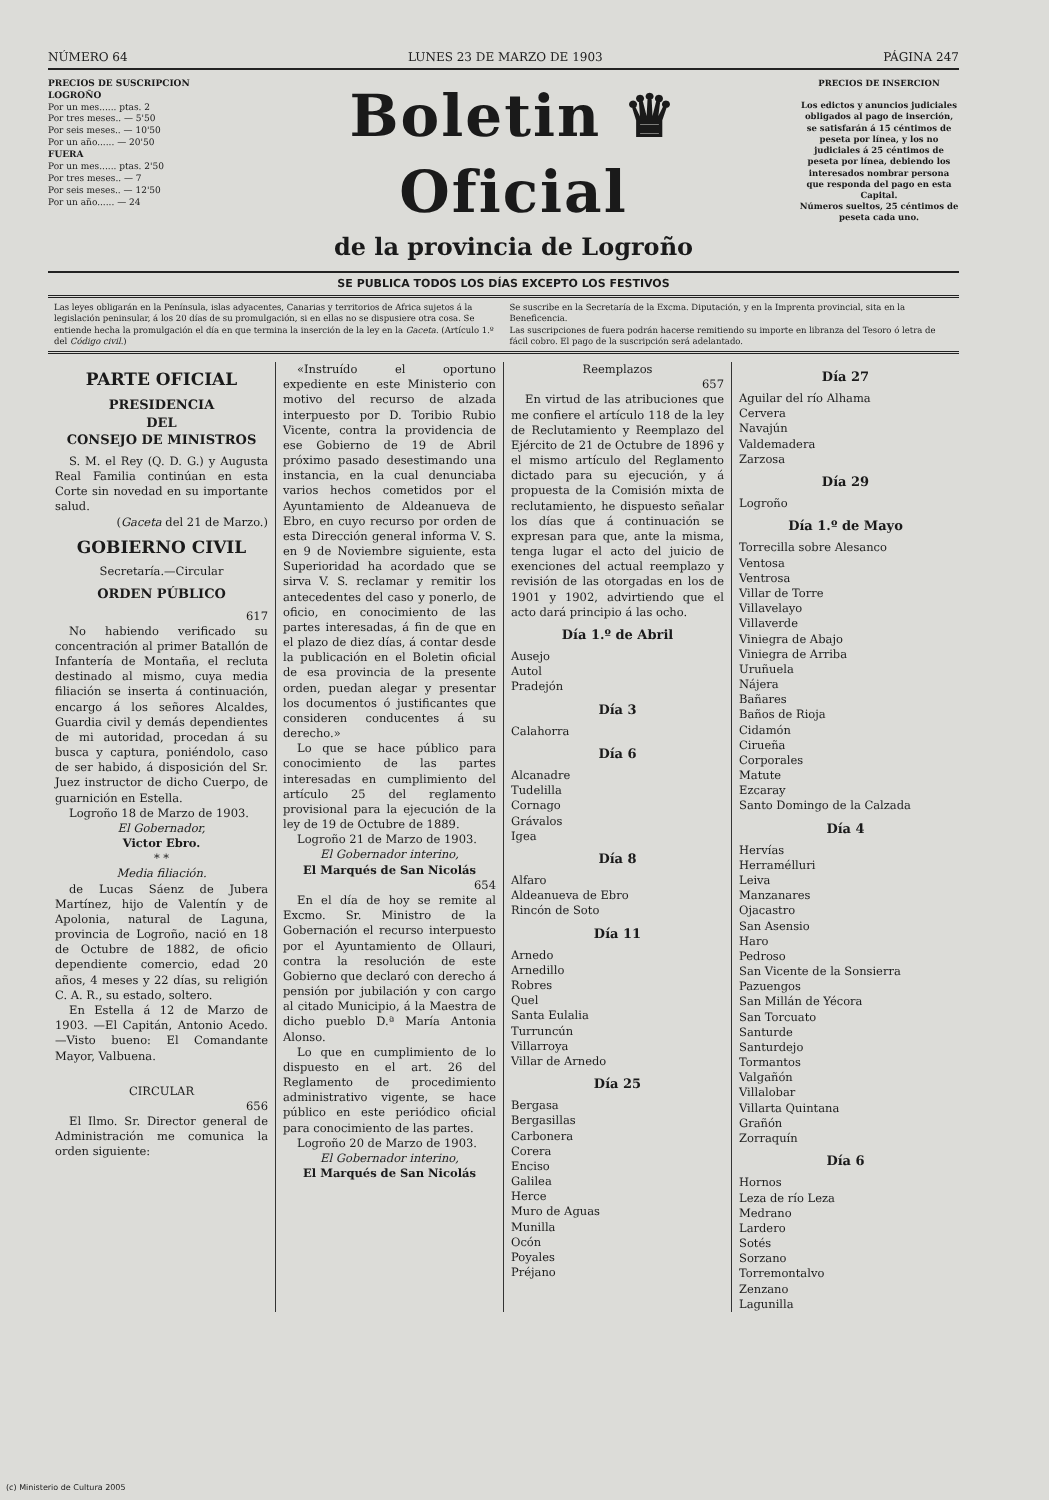NÚMERO 64 LUNES 23 DE MARZO DE 1903 PÁGINA 247
PRECIOS DE SUSCRIPCION
LOGROÑO
Por un mes...... ptas. 2
Por tres meses.. — 5'50
Por seis meses.. — 10'50
Por un año...... — 20'50
FUERA
Por un mes...... ptas. 2'50
Por tres meses.. — 7
Por seis meses.. — 12'50
Por un año...... — 24
Boletin ♛ Oficial
de la provincia de Logroño
PRECIOS DE INSERCION
Los edictos y anuncios judiciales obligados al pago de inserción, se satisfarán á 15 céntimos de peseta por línea, y los no judiciales á 25 céntimos de peseta por línea, debiendo los interesados nombrar persona que responda del pago en esta Capital.
Números sueltos, 25 céntimos de peseta cada uno.
SE PUBLICA TODOS LOS DÍAS EXCEPTO LOS FESTIVOS
Las leyes obligarán en la Península, islas adyacentes, Canarias y territorios de Africa sujetos á la legislación peninsular, á los 20 días de su promulgación, si en ellas no se dispusiere otra cosa. Se entiende hecha la promulgación el día en que termina la inserción de la ley en la Gaceta. (Artículo 1.º del Código civil.)
Se suscribe en la Secretaría de la Excma. Diputación, y en la Imprenta provincial, sita en la Beneficencia.
Las suscripciones de fuera podrán hacerse remitiendo su importe en libranza del Tesoro ó letra de fácil cobro. El pago de la suscripción será adelantado.
PARTE OFICIAL
PRESIDENCIA
DEL
CONSEJO DE MINISTROS
S. M. el Rey (Q. D. G.) y Augusta Real Familia continúan en esta Corte sin novedad en su importante salud.
(Gaceta del 21 de Marzo.)
GOBIERNO CIVIL
Secretaría.—Circular
ORDEN PÚBLICO
617
No habiendo verificado su concentración al primer Batallón de Infantería de Montaña, el recluta destinado al mismo, cuya media filiación se inserta á continuación, encargo á los señores Alcaldes, Guardia civil y demás dependientes de mi autoridad, procedan á su busca y captura, poniéndolo, caso de ser habido, á disposición del Sr. Juez instructor de dicho Cuerpo, de guarnición en Estella.
Logroño 18 de Marzo de 1903.
El Gobernador,
Victor Ebro.
* *
Media filiación.
de Lucas Sáenz de Jubera Martínez, hijo de Valentín y de Apolonia, natural de Laguna, provincia de Logroño, nació en 18 de Octubre de 1882, de oficio dependiente comercio, edad 20 años, 4 meses y 22 días, su religión C. A. R., su estado, soltero.
En Estella á 12 de Marzo de 1903. —El Capitán, Antonio Acedo.—Visto bueno: El Comandante Mayor, Valbuena.
CIRCULAR
656
El Ilmo. Sr. Director general de Administración me comunica la orden siguiente:
«Instruído el oportuno expediente en este Ministerio con motivo del recurso de alzada interpuesto por D. Toribio Rubio Vicente, contra la providencia de ese Gobierno de 19 de Abril próximo pasado desestimando una instancia, en la cual denunciaba varios hechos cometidos por el Ayuntamiento de Aldeanueva de Ebro, en cuyo recurso por orden de esta Dirección general informa V. S. en 9 de Noviembre siguiente, esta Superioridad ha acordado que se sirva V. S. reclamar y remitir los antecedentes del caso y ponerlo, de oficio, en conocimiento de las partes interesadas, á fin de que en el plazo de diez días, á contar desde la publicación en el Boletin oficial de esa provincia de la presente orden, puedan alegar y presentar los documentos ó justificantes que consideren conducentes á su derecho.»
Lo que se hace público para conocimiento de las partes interesadas en cumplimiento del artículo 25 del reglamento provisional para la ejecución de la ley de 19 de Octubre de 1889.
Logroño 21 de Marzo de 1903.
El Gobernador interino,
El Marqués de San Nicolás
654
En el día de hoy se remite al Excmo. Sr. Ministro de la Gobernación el recurso interpuesto por el Ayuntamiento de Ollauri, contra la resolución de este Gobierno que declaró con derecho á pensión por jubilación y con cargo al citado Municipio, á la Maestra de dicho pueblo D.ª María Antonia Alonso.
Lo que en cumplimiento de lo dispuesto en el art. 26 del Reglamento de procedimiento administrativo vigente, se hace público en este periódico oficial para conocimiento de las partes.
Logroño 20 de Marzo de 1903.
El Gobernador interino,
El Marqués de San Nicolás
Reemplazos
657
En virtud de las atribuciones que me confiere el artículo 118 de la ley de Reclutamiento y Reemplazo del Ejército de 21 de Octubre de 1896 y el mismo artículo del Reglamento dictado para su ejecución, y á propuesta de la Comisión mixta de reclutamiento, he dispuesto señalar los días que á continuación se expresan para que, ante la misma, tenga lugar el acto del juicio de exenciones del actual reemplazo y revisión de las otorgadas en los de 1901 y 1902, advirtiendo que el acto dará principio á las ocho.
Día 1.º de Abril
Ausejo
Autol
Pradejón
Día 3
Calahorra
Día 6
Alcanadre
Tudelilla
Cornago
Grávalos
Igea
Día 8
Alfaro
Aldeanueva de Ebro
Rincón de Soto
Día 11
Arnedo
Arnedillo
Robres
Quel
Santa Eulalia
Turruncún
Villarroya
Villar de Arnedo
Día 25
Bergasa
Bergasillas
Carbonera
Corera
Enciso
Galilea
Herce
Muro de Aguas
Munilla
Ocón
Poyales
Préjano
Día 27
Aguilar del río Alhama
Cervera
Navajún
Valdemadera
Zarzosa
Día 29
Logroño
Día 1.º de Mayo
Torrecilla sobre Alesanco
Ventosa
Ventrosa
Villar de Torre
Villavelayo
Villaverde
Viniegra de Abajo
Viniegra de Arriba
Uruñuela
Nájera
Bañares
Baños de Rioja
Cidamón
Cirueña
Corporales
Matute
Ezcaray
Santo Domingo de la Calzada
Día 4
Hervías
Herramélluri
Leiva
Manzanares
Ojacastro
San Asensio
Haro
Pedroso
San Vicente de la Sonsierra
Pazuengos
San Millán de Yécora
San Torcuato
Santurde
Santurdejo
Tormantos
Valgañón
Villalobar
Villarta Quintana
Grañón
Zorraquín
Día 6
Hornos
Leza de río Leza
Medrano
Lardero
Sotés
Sorzano
Torremontalvo
Zenzano
Lagunilla
(c) Ministerio de Cultura 2005